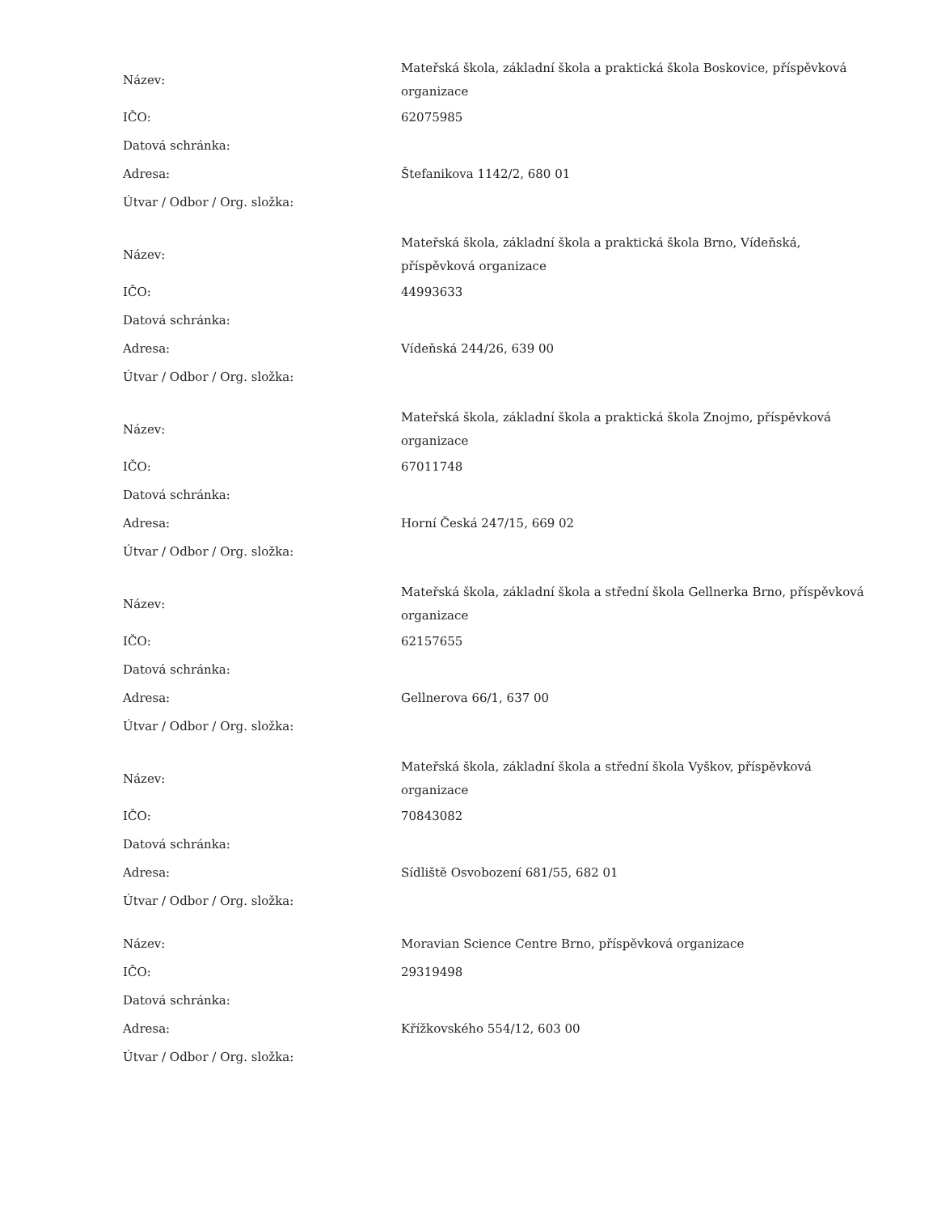| Název: | Mateřská škola, základní škola a praktická škola Boskovice, příspěvková organizace |
| IČO: | 62075985 |
| Datová schránka: | |
| Adresa: | Štefanikova 1142/2, 680 01 |
| Útvar / Odbor / Org. složka: | |
| Název: | Mateřská škola, základní škola a praktická škola Brno, Vídeňská, příspěvková organizace |
| IČO: | 44993633 |
| Datová schránka: | |
| Adresa: | Vídeňská 244/26, 639 00 |
| Útvar / Odbor / Org. složka: | |
| Název: | Mateřská škola, základní škola a praktická škola Znojmo, příspěvková organizace |
| IČO: | 67011748 |
| Datová schránka: | |
| Adresa: | Horní Česká 247/15, 669 02 |
| Útvar / Odbor / Org. složka: | |
| Název: | Mateřská škola, základní škola a střední škola Gellnerka Brno, příspěvková organizace |
| IČO: | 62157655 |
| Datová schránka: | |
| Adresa: | Gellnerova 66/1, 637 00 |
| Útvar / Odbor / Org. složka: | |
| Název: | Mateřská škola, základní škola a střední škola Vyškov, příspěvková organizace |
| IČO: | 70843082 |
| Datová schránka: | |
| Adresa: | Sídliště Osvobození 681/55, 682 01 |
| Útvar / Odbor / Org. složka: | |
| Název: | Moravian Science Centre Brno, příspěvková organizace |
| IČO: | 29319498 |
| Datová schránka: | |
| Adresa: | Křížkovského 554/12, 603 00 |
| Útvar / Odbor / Org. složka: | |